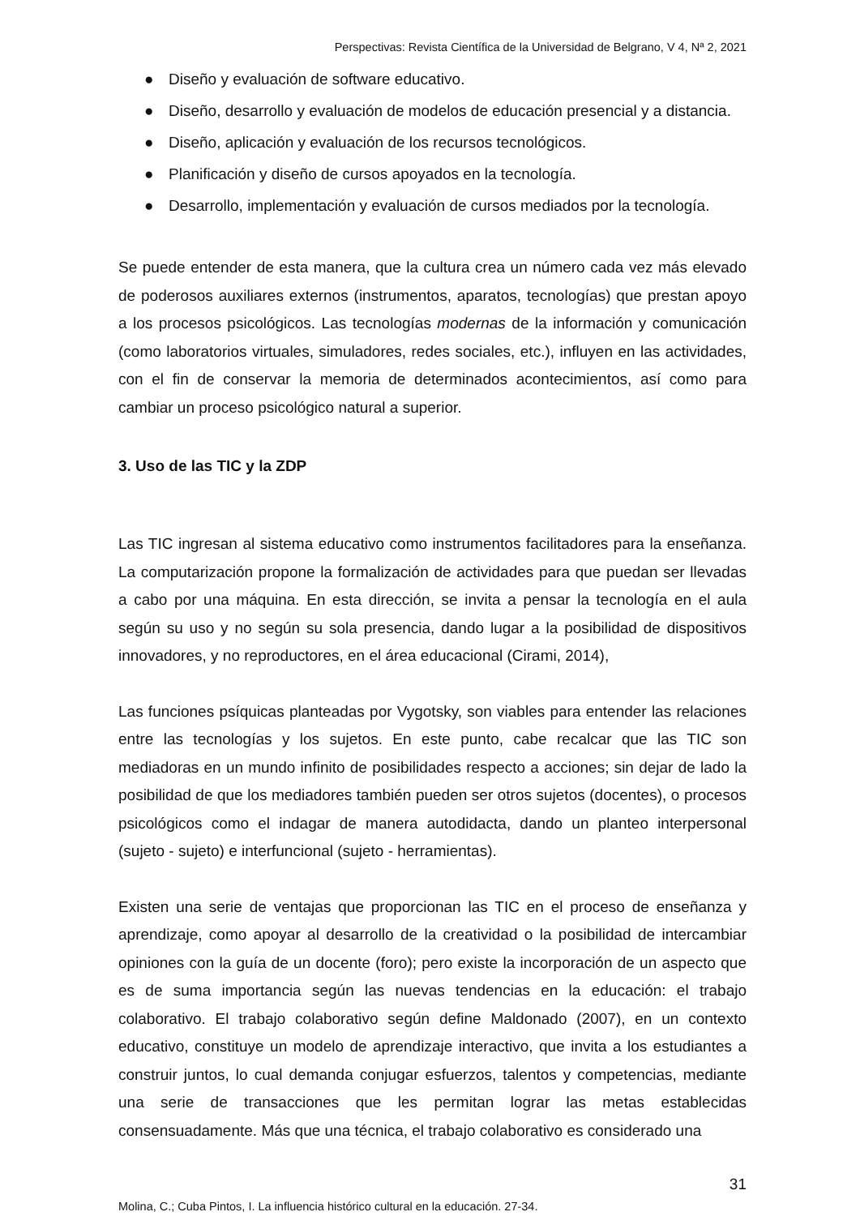Perspectivas: Revista Científica de la Universidad de Belgrano, V 4, Nª 2, 2021
● Diseño y evaluación de software educativo.
● Diseño, desarrollo y evaluación de modelos de educación presencial y a distancia.
● Diseño, aplicación y evaluación de los recursos tecnológicos.
● Planificación y diseño de cursos apoyados en la tecnología.
● Desarrollo, implementación y evaluación de cursos mediados por la tecnología.
Se puede entender de esta manera, que la cultura crea un número cada vez más elevado de poderosos auxiliares externos (instrumentos, aparatos, tecnologías) que prestan apoyo a los procesos psicológicos. Las tecnologías modernas de la información y comunicación (como laboratorios virtuales, simuladores, redes sociales, etc.), influyen en las actividades, con el fin de conservar la memoria de determinados acontecimientos, así como para cambiar un proceso psicológico natural a superior.
3. Uso de las TIC y la ZDP
Las TIC ingresan al sistema educativo como instrumentos facilitadores para la enseñanza. La computarización propone la formalización de actividades para que puedan ser llevadas a cabo por una máquina. En esta dirección, se invita a pensar la tecnología en el aula según su uso y no según su sola presencia, dando lugar a la posibilidad de dispositivos innovadores, y no reproductores, en el área educacional (Cirami, 2014),
Las funciones psíquicas planteadas por Vygotsky, son viables para entender las relaciones entre las tecnologías y los sujetos. En este punto, cabe recalcar que las TIC son mediadoras en un mundo infinito de posibilidades respecto a acciones; sin dejar de lado la posibilidad de que los mediadores también pueden ser otros sujetos (docentes), o procesos psicológicos como el indagar de manera autodidacta, dando un planteo interpersonal (sujeto - sujeto) e interfuncional (sujeto - herramientas).
Existen una serie de ventajas que proporcionan las TIC en el proceso de enseñanza y aprendizaje, como apoyar al desarrollo de la creatividad o la posibilidad de intercambiar opiniones con la guía de un docente (foro); pero existe la incorporación de un aspecto que es de suma importancia según las nuevas tendencias en la educación: el trabajo colaborativo. El trabajo colaborativo según define Maldonado (2007), en un contexto educativo, constituye un modelo de aprendizaje interactivo, que invita a los estudiantes a construir juntos, lo cual demanda conjugar esfuerzos, talentos y competencias, mediante una serie de transacciones que les permitan lograr las metas establecidas consensuadamente. Más que una técnica, el trabajo colaborativo es considerado una
31
Molina, C.; Cuba Pintos, I. La influencia histórico cultural en la educación. 27-34.